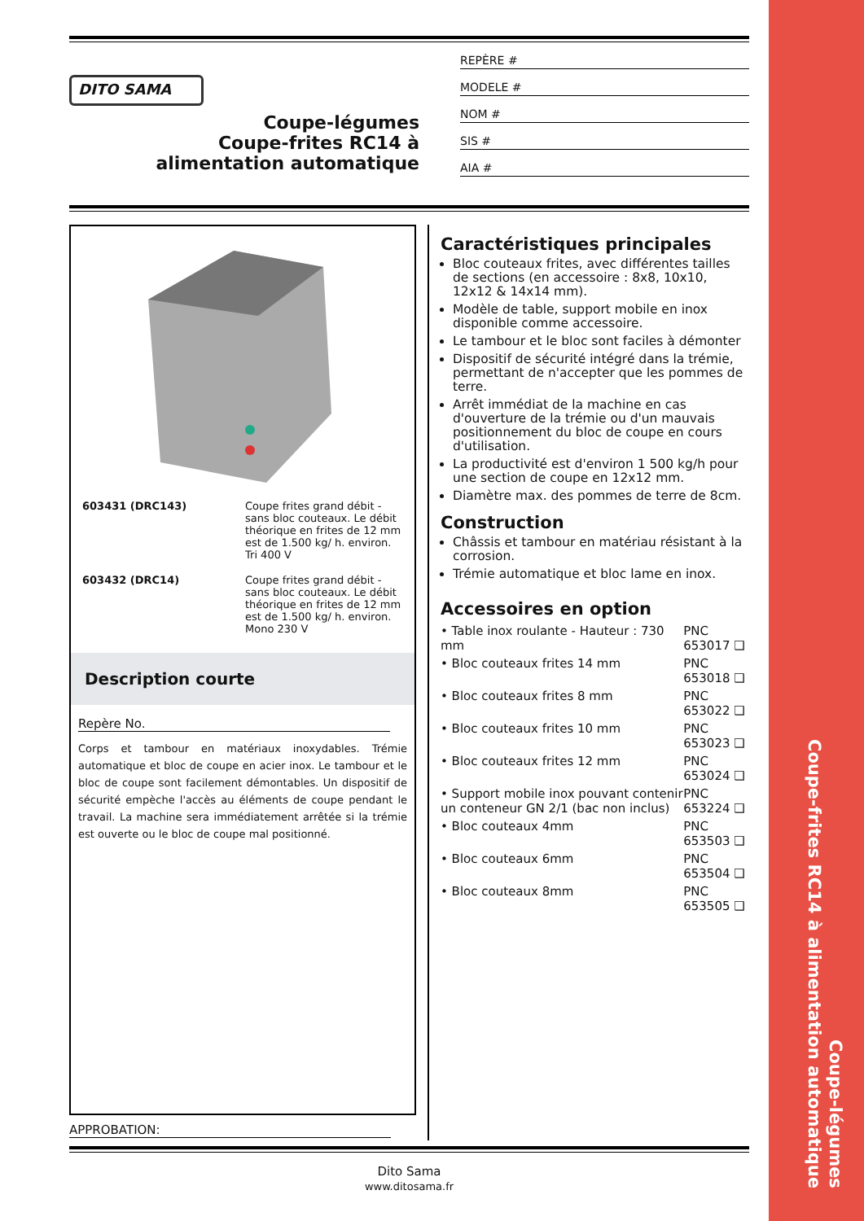Coupe-légumes
Coupe-frites RC14 à alimentation automatique
DITO SAMA
Coupe-légumes
Coupe-frites RC14 à
alimentation automatique
REPÈRE #
MODELE #
NOM #
SIS #
AIA #
| 603431 (DRC143) | Coupe frites grand débit - sans bloc couteaux. Le débit théorique en frites de 12 mm est de 1.500 kg/ h. environ. Tri 400 V |
| 603432 (DRC14) | Coupe frites grand débit - sans bloc couteaux. Le débit théorique en frites de 12 mm est de 1.500 kg/ h. environ. Mono 230 V |
Description courte
Repère No.
Corps et tambour en matériaux inoxydables. Trémie automatique et bloc de coupe en acier inox. Le tambour et le bloc de coupe sont facilement démontables. Un dispositif de sécurité empèche l'accès au éléments de coupe pendant le travail. La machine sera immédiatement arrêtée si la trémie est ouverte ou le bloc de coupe mal positionné.
Caractéristiques principales
Bloc couteaux frites, avec différentes tailles de sections (en accessoire : 8x8, 10x10, 12x12 & 14x14 mm).
Modèle de table, support mobile en inox disponible comme accessoire.
Le tambour et le bloc sont faciles à démonter
Dispositif de sécurité intégré dans la trémie, permettant de n'accepter que les pommes de terre.
Arrêt immédiat de la machine en cas d'ouverture de la trémie ou d'un mauvais positionnement du bloc de coupe en cours d'utilisation.
La productivité est d'environ 1 500 kg/h pour une section de coupe en 12x12 mm.
Diamètre max. des pommes de terre de 8cm.
Construction
Châssis et tambour en matériau résistant à la corrosion.
Trémie automatique et bloc lame en inox.
Accessoires en option
| • Table inox roulante - Hauteur : 730 mm | PNC 653017 ❑ |
| • Bloc couteaux frites 14 mm | PNC 653018 ❑ |
| • Bloc couteaux frites 8 mm | PNC 653022 ❑ |
| • Bloc couteaux frites 10 mm | PNC 653023 ❑ |
| • Bloc couteaux frites 12 mm | PNC 653024 ❑ |
| • Support mobile inox pouvant contenir un conteneur GN 2/1 (bac non inclus) | PNC 653224 ❑ |
| • Bloc couteaux 4mm | PNC 653503 ❑ |
| • Bloc couteaux 6mm | PNC 653504 ❑ |
| • Bloc couteaux 8mm | PNC 653505 ❑ |
APPROBATION:
Dito Sama
www.ditosama.fr